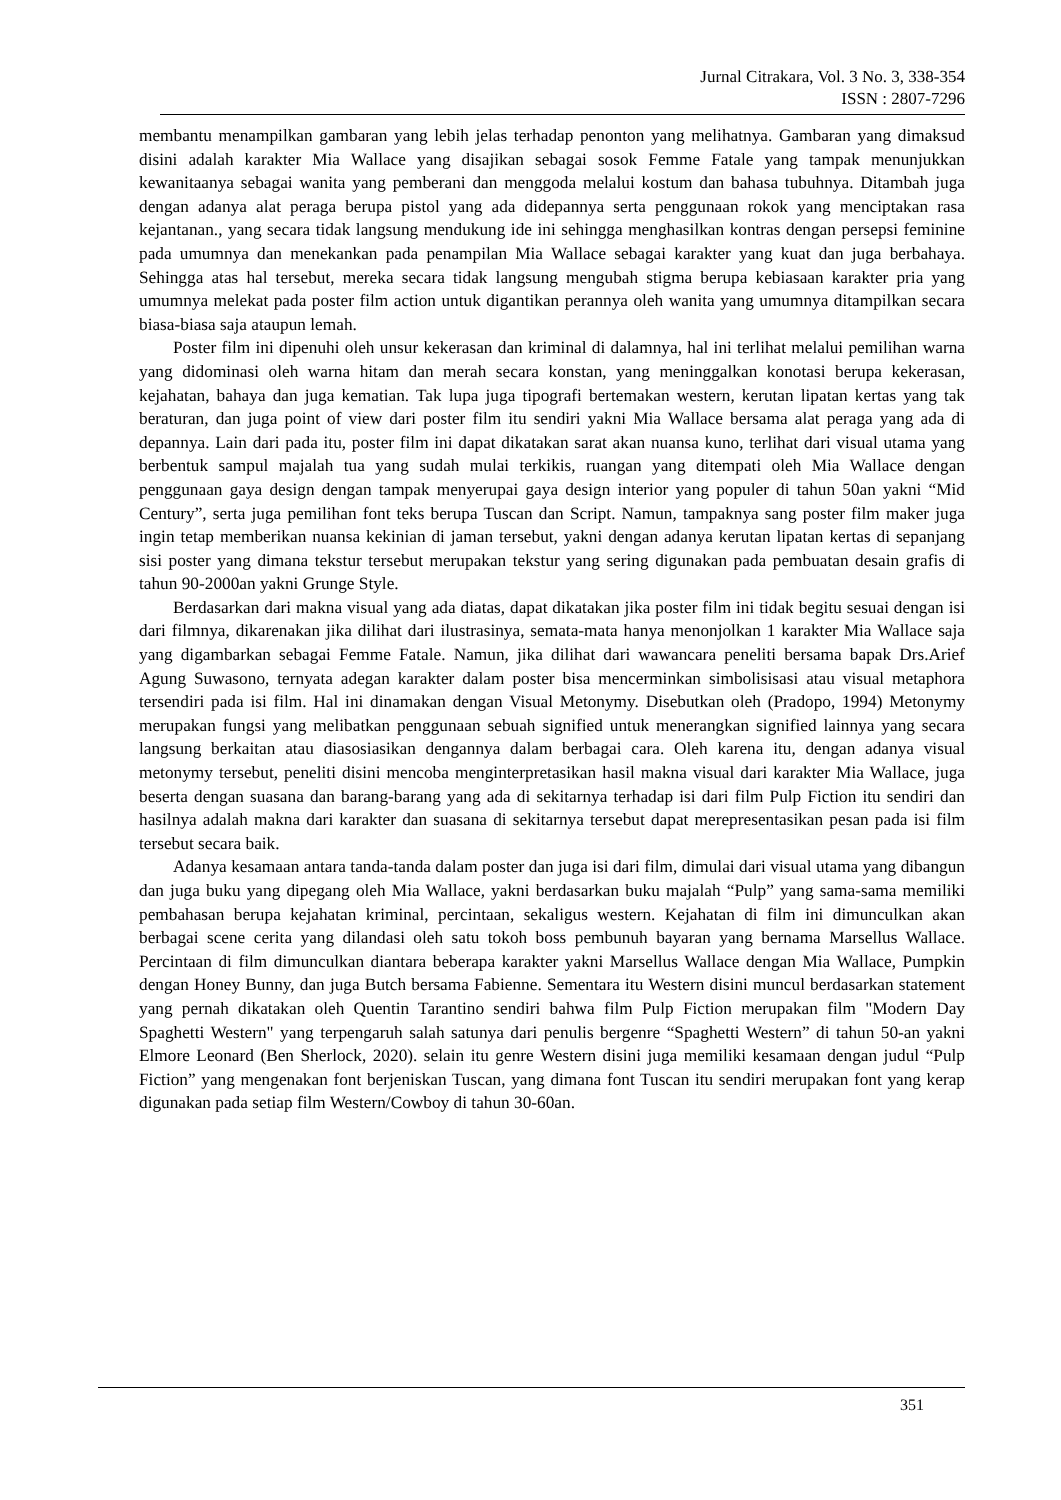Jurnal Citrakara, Vol. 3 No. 3, 338-354
ISSN : 2807-7296
membantu menampilkan gambaran yang lebih jelas terhadap penonton yang melihatnya. Gambaran yang dimaksud disini adalah karakter Mia Wallace yang disajikan sebagai sosok Femme Fatale yang tampak menunjukkan kewanitaanya sebagai wanita yang pemberani dan menggoda melalui kostum dan bahasa tubuhnya. Ditambah juga dengan adanya alat peraga berupa pistol yang ada didepannya serta penggunaan rokok yang menciptakan rasa kejantanan., yang secara tidak langsung mendukung ide ini sehingga menghasilkan kontras dengan persepsi feminine pada umumnya dan menekankan pada penampilan Mia Wallace sebagai karakter yang kuat dan juga berbahaya. Sehingga atas hal tersebut, mereka secara tidak langsung mengubah stigma berupa kebiasaan karakter pria yang umumnya melekat pada poster film action untuk digantikan perannya oleh wanita yang umumnya ditampilkan secara biasa-biasa saja ataupun lemah.
Poster film ini dipenuhi oleh unsur kekerasan dan kriminal di dalamnya, hal ini terlihat melalui pemilihan warna yang didominasi oleh warna hitam dan merah secara konstan, yang meninggalkan konotasi berupa kekerasan, kejahatan, bahaya dan juga kematian. Tak lupa juga tipografi bertemakan western, kerutan lipatan kertas yang tak beraturan, dan juga point of view dari poster film itu sendiri yakni Mia Wallace bersama alat peraga yang ada di depannya. Lain dari pada itu, poster film ini dapat dikatakan sarat akan nuansa kuno, terlihat dari visual utama yang berbentuk sampul majalah tua yang sudah mulai terkikis, ruangan yang ditempati oleh Mia Wallace dengan penggunaan gaya design dengan tampak menyerupai gaya design interior yang populer di tahun 50an yakni “Mid Century”, serta juga pemilihan font teks berupa Tuscan dan Script. Namun, tampaknya sang poster film maker juga ingin tetap memberikan nuansa kekinian di jaman tersebut, yakni dengan adanya kerutan lipatan kertas di sepanjang sisi poster yang dimana tekstur tersebut merupakan tekstur yang sering digunakan pada pembuatan desain grafis di tahun 90-2000an yakni Grunge Style.
Berdasarkan dari makna visual yang ada diatas, dapat dikatakan jika poster film ini tidak begitu sesuai dengan isi dari filmnya, dikarenakan jika dilihat dari ilustrasinya, semata-mata hanya menonjolkan 1 karakter Mia Wallace saja yang digambarkan sebagai Femme Fatale. Namun, jika dilihat dari wawancara peneliti bersama bapak Drs.Arief Agung Suwasono, ternyata adegan karakter dalam poster bisa mencerminkan simbolisisasi atau visual metaphora tersendiri pada isi film. Hal ini dinamakan dengan Visual Metonymy. Disebutkan oleh (Pradopo, 1994) Metonymy merupakan fungsi yang melibatkan penggunaan sebuah signified untuk menerangkan signified lainnya yang secara langsung berkaitan atau diasosiasikan dengannya dalam berbagai cara. Oleh karena itu, dengan adanya visual metonymy tersebut, peneliti disini mencoba menginterpretasikan hasil makna visual dari karakter Mia Wallace, juga beserta dengan suasana dan barang-barang yang ada di sekitarnya terhadap isi dari film Pulp Fiction itu sendiri dan hasilnya adalah makna dari karakter dan suasana di sekitarnya tersebut dapat merepresentasikan pesan pada isi film tersebut secara baik.
Adanya kesamaan antara tanda-tanda dalam poster dan juga isi dari film, dimulai dari visual utama yang dibangun dan juga buku yang dipegang oleh Mia Wallace, yakni berdasarkan buku majalah “Pulp” yang sama-sama memiliki pembahasan berupa kejahatan kriminal, percintaan, sekaligus western. Kejahatan di film ini dimunculkan akan berbagai scene cerita yang dilandasi oleh satu tokoh boss pembunuh bayaran yang bernama Marsellus Wallace. Percintaan di film dimunculkan diantara beberapa karakter yakni Marsellus Wallace dengan Mia Wallace, Pumpkin dengan Honey Bunny, dan juga Butch bersama Fabienne. Sementara itu Western disini muncul berdasarkan statement yang pernah dikatakan oleh Quentin Tarantino sendiri bahwa film Pulp Fiction merupakan film "Modern Day Spaghetti Western" yang terpengaruh salah satunya dari penulis bergenre “Spaghetti Western” di tahun 50-an yakni Elmore Leonard (Ben Sherlock, 2020). selain itu genre Western disini juga memiliki kesamaan dengan judul “Pulp Fiction” yang mengenakan font berjeniskan Tuscan, yang dimana font Tuscan itu sendiri merupakan font yang kerap digunakan pada setiap film Western/Cowboy di tahun 30-60an.
351